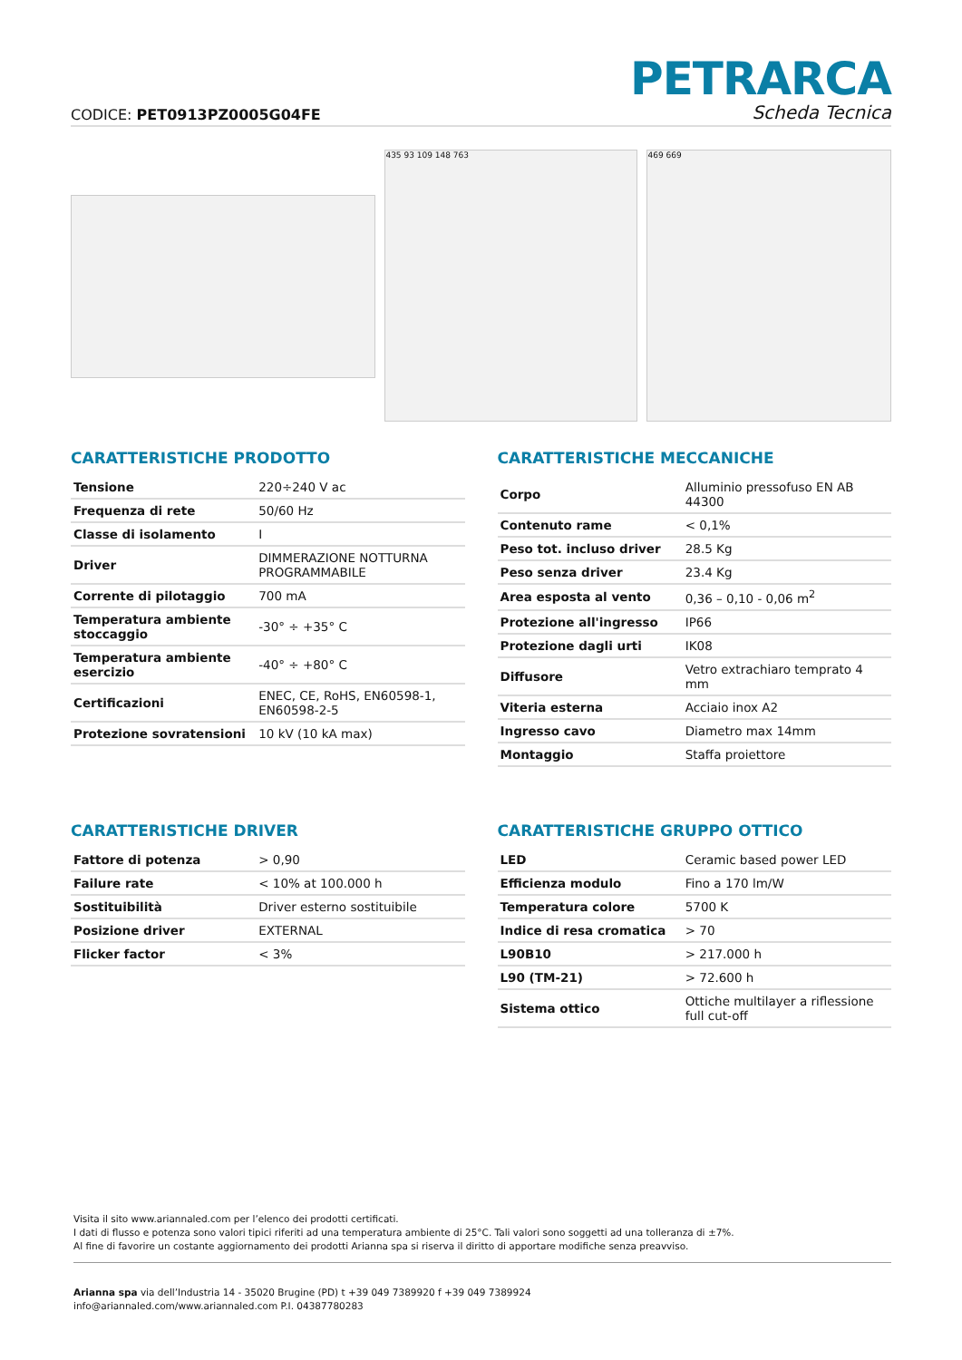CODICE: PET0913PZ0005G04FE
PETRARCA
Scheda Tecnica
435 93 109 148 763 469 669
CARATTERISTICHE PRODOTTO
| Tensione | 220÷240 V ac |
| Frequenza di rete | 50/60 Hz |
| Classe di isolamento | I |
| Driver | DIMMERAZIONE NOTTURNA PROGRAMMABILE |
| Corrente di pilotaggio | 700 mA |
| Temperatura ambiente stoccaggio | -30° ÷ +35° C |
| Temperatura ambiente esercizio | -40° ÷ +80° C |
| Certificazioni | ENEC, CE, RoHS, EN60598-1, EN60598-2-5 |
| Protezione sovratensioni | 10 kV (10 kA max) |
CARATTERISTICHE MECCANICHE
| Corpo | Alluminio pressofuso EN AB 44300 |
| Contenuto rame | < 0,1% |
| Peso tot. incluso driver | 28.5 Kg |
| Peso senza driver | 23.4 Kg |
| Area esposta al vento | 0,36 – 0,10 - 0,06 m<sup>2</sup> |
| Protezione all'ingresso | IP66 |
| Protezione dagli urti | IK08 |
| Diffusore | Vetro extrachiaro temprato 4 mm |
| Viteria esterna | Acciaio inox A2 |
| Ingresso cavo | Diametro max 14mm |
| Montaggio | Staffa proiettore |
CARATTERISTICHE DRIVER
| Fattore di potenza | > 0,90 |
| Failure rate | < 10% at 100.000 h |
| Sostituibilità | Driver esterno sostituibile |
| Posizione driver | EXTERNAL |
| Flicker factor | < 3% |
CARATTERISTICHE GRUPPO OTTICO
| LED | Ceramic based power LED |
| Efficienza modulo | Fino a 170 lm/W |
| Temperatura colore | 5700 K |
| Indice di resa cromatica | > 70 |
| L90B10 | > 217.000 h |
| L90 (TM-21) | > 72.600 h |
| Sistema ottico | Ottiche multilayer a riflessione full cut-off |
Visita il sito www.ariannaled.com per l’elenco dei prodotti certificati.
I dati di flusso e potenza sono valori tipici riferiti ad una temperatura ambiente di 25°C. Tali valori sono soggetti ad una tolleranza di ±7%.
Al fine di favorire un costante aggiornamento dei prodotti Arianna spa si riserva il diritto di apportare modifiche senza preavviso.
Arianna spa via dell’Industria 14 - 35020 Brugine (PD) t +39 049 7389920 f +39 049 7389924
info@ariannaled.com/www.ariannaled.com P.I. 04387780283